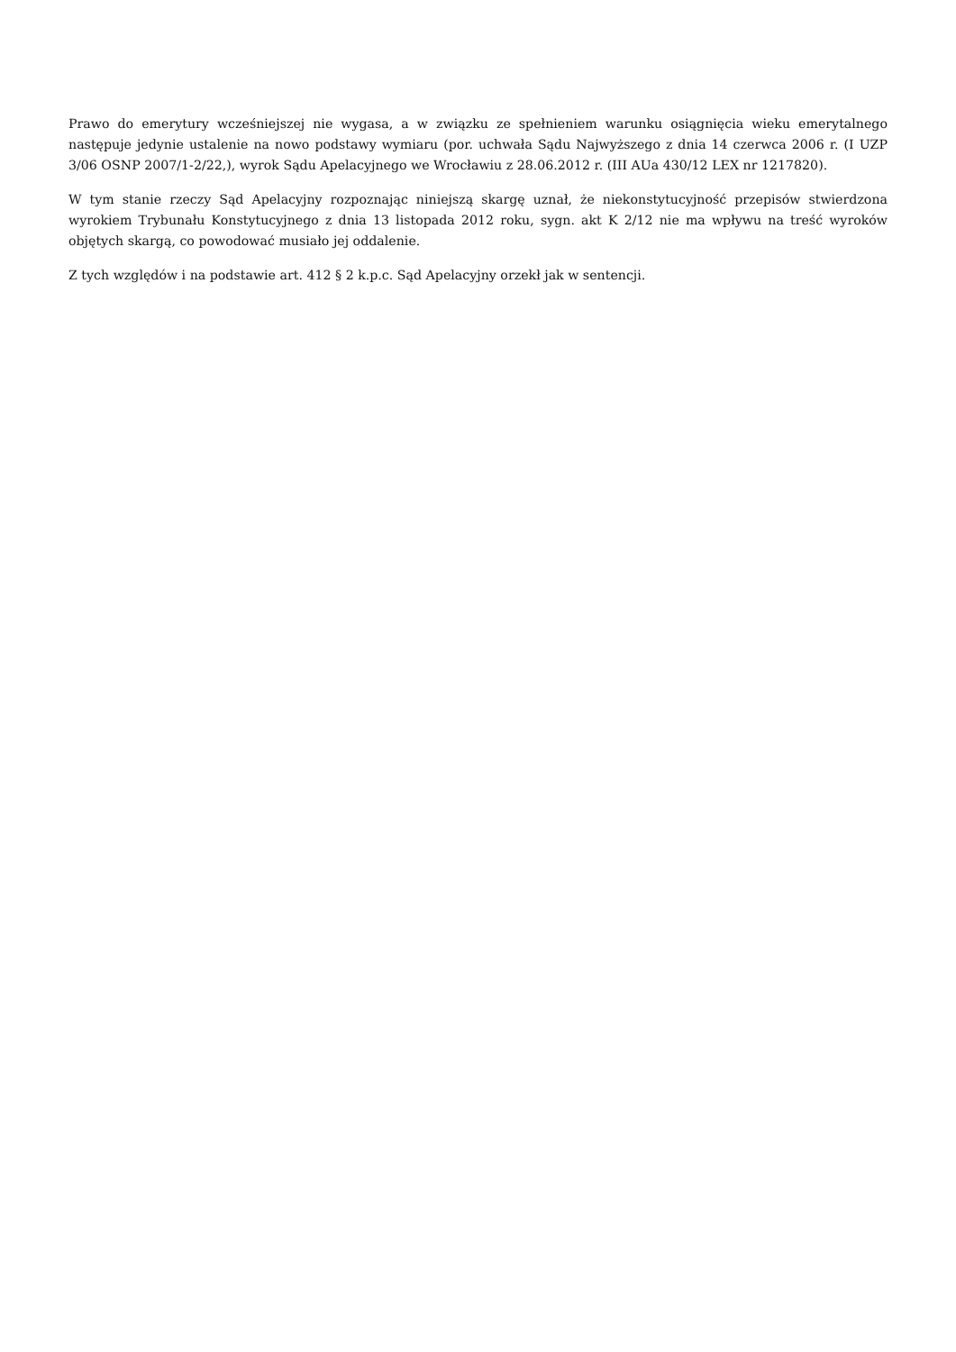Prawo do emerytury wcześniejszej nie wygasa, a w związku ze spełnieniem warunku osiągnięcia wieku emerytalnego następuje jedynie ustalenie na nowo podstawy wymiaru (por. uchwała Sądu Najwyższego z dnia 14 czerwca 2006 r. (I UZP 3/06 OSNP 2007/1-2/22,), wyrok Sądu Apelacyjnego we Wrocławiu z 28.06.2012 r. (III AUa 430/12 LEX nr 1217820).
W tym stanie rzeczy Sąd Apelacyjny rozpoznając niniejszą skargę uznał, że niekonstytucyjność przepisów stwierdzona wyrokiem Trybunału Konstytucyjnego z dnia 13 listopada 2012 roku, sygn. akt K 2/12 nie ma wpływu na treść wyroków objętych skargą, co powodować musiało jej oddalenie.
Z tych względów i na podstawie art. 412 § 2 k.p.c. Sąd Apelacyjny orzekł jak w sentencji.